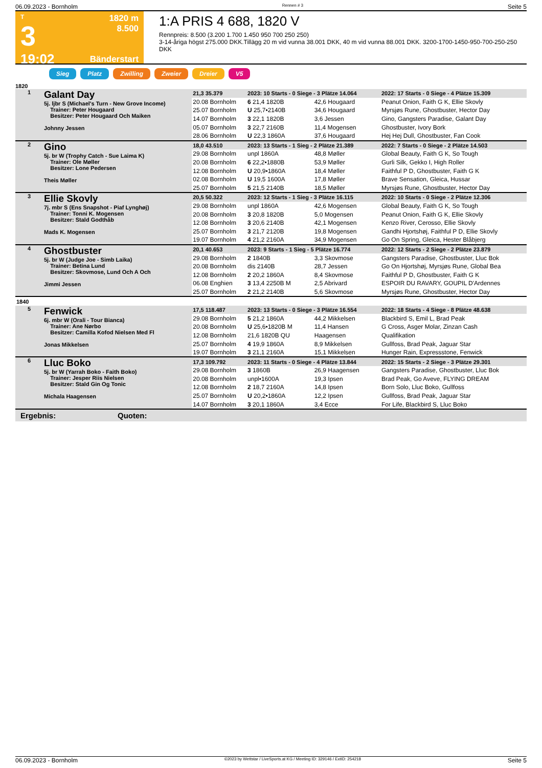06.09.2023 - Bornholm Rennen # 3 Seite 5
T
3
19:02
1820 m
8.500
Bänderstart
1:A PRIS 4 688, 1820 V
Rennpreis: 8.500 (3.200 1.700 1.450 950 700 250 250)
3-14-åriga högst 275.000 DKK.Tillägg 20 m vid vunna 38.001 DKK, 40 m vid vunna 88.001 DKK. 3200-1700-1450-950-700-250-250 DKK
Sieg Platz Zwilling Zweier Dreier V5
1820
| 1 | Galant Day 5j. ljbr S (Michael's Turn - New Grove Income) Trainer: Peter Hougaard Besitzer: Peter Hougaard Och Maiken Johnny Jessen | 21,3 35.379 | 2023: 10 Starts - 0 Siege - 3 Plätze 14.064 | | 2022: 17 Starts - 0 Siege - 4 Plätze 15.309 |
| | | 20.08 Bornholm | 6 21,4 1820B | 42,6 Hougaard | Peanut Onion, Faith G K, Ellie Skovly |
| | | 25.07 Bornholm | U 25,7•2140B | 34,6 Hougaard | Myrsjøs Rune, Ghostbuster, Hector Day |
| | | 14.07 Bornholm | 3 22,1 1820B | 3,6 Jessen | Gino, Gangsters Paradise, Galant Day |
| | | 05.07 Bornholm | 3 22,7 2160B | 11,4 Mogensen | Ghostbuster, Ivory Bork |
| | | 28.06 Bornholm | U 22,3 1860A | 37,6 Hougaard | Hej Hej Dull, Ghostbuster, Fan Cook |
| 2 | Gino 5j. br W (Trophy Catch - Sue Laima K) Trainer: Ole Møller Besitzer: Lone Pedersen Theis Møller | 18,0 43.510 | 2023: 13 Starts - 1 Sieg - 2 Plätze 21.389 | | 2022: 7 Starts - 0 Siege - 2 Plätze 14.503 |
| | | 29.08 Bornholm | unpl 1860A | 48,8 Møller | Global Beauty, Faith G K, So Tough |
| | | 20.08 Bornholm | 6 22,2•1880B | 53,9 Møller | Gurli Silk, Gekko I, High Roller |
| | | 12.08 Bornholm | U 20,9•1860A | 18,4 Møller | Faithful P D, Ghostbuster, Faith G K |
| | | 02.08 Bornholm | U 19,5 1600A | 17,8 Møller | Brave Sensation, Gleica, Hussar |
| | | 25.07 Bornholm | 5 21,5 2140B | 18,5 Møller | Myrsjøs Rune, Ghostbuster, Hector Day |
| 3 | Ellie Skovly 7j. mbr S (Ens Snapshot - Piaf Lynghøj) Trainer: Tonni K. Mogensen Besitzer: Stald Godthåb Mads K. Mogensen | 20,5 50.322 | 2023: 12 Starts - 1 Sieg - 3 Plätze 16.115 | | 2022: 10 Starts - 0 Siege - 2 Plätze 12.306 |
| | | 29.08 Bornholm | unpl 1860A | 42,6 Mogensen | Global Beauty, Faith G K, So Tough |
| | | 20.08 Bornholm | 3 20,8 1820B | 5,0 Mogensen | Peanut Onion, Faith G K, Ellie Skovly |
| | | 12.08 Bornholm | 3 20,6 2140B | 42,1 Mogensen | Kenzo River, Cerosso, Ellie Skovly |
| | | 25.07 Bornholm | 3 21,7 2120B | 19,8 Mogensen | Gandhi Hjortshøj, Faithful P D, Ellie Skovly |
| | | 19.07 Bornholm | 4 21,2 2160A | 34,9 Mogensen | Go On Spring, Gleica, Hester Blåbjerg |
| 4 | Ghostbuster 5j. br W (Judge Joe - Simb Laika) Trainer: Betina Lund Besitzer: Skovmose, Lund Och A Och Jimmi Jessen | 20,1 40.653 | 2023: 9 Starts - 1 Sieg - 5 Plätze 16.774 | | 2022: 12 Starts - 2 Siege - 2 Plätze 23.879 |
| | | 29.08 Bornholm | 2 1840B | 3,3 Skovmose | Gangsters Paradise, Ghostbuster, Lluc Bok |
| | | 20.08 Bornholm | dis 2140B | 28,7 Jessen | Go On Hjortshøj, Myrsjøs Rune, Global Bea |
| | | 12.08 Bornholm | 2 20,2 1860A | 8,4 Skovmose | Faithful P D, Ghostbuster, Faith G K |
| | | 06.08 Enghien | 3 13,4 2250B M | 2,5 Abrivard | ESPOIR DU RAVARY, GOUPIL D'Ardennes |
| | | 25.07 Bornholm | 2 21,2 2140B | 5,6 Skovmose | Myrsjøs Rune, Ghostbuster, Hector Day |
| 1840 | | | | | |
| 5 | Fenwick 6j. mbr W (Orali - Tour Bianca) Trainer: Ane Nørbo Besitzer: Camilla Kofod Nielsen Med Fl Jonas Mikkelsen | 17,5 118.487 | 2023: 13 Starts - 0 Siege - 3 Plätze 16.554 | | 2022: 18 Starts - 4 Siege - 8 Plätze 48.638 |
| | | 29.08 Bornholm | 5 21,2 1860A | 44,2 Mikkelsen | Blackbird S, Emil L, Brad Peak |
| | | 20.08 Bornholm | U 25,6•1820B M | 11,4 Hansen | G Cross, Asger Molar, Zinzan Cash |
| | | 12.08 Bornholm | 21,6 1820B QU | Haagensen | Qualifikation |
| | | 25.07 Bornholm | 4 19,9 1860A | 8,9 Mikkelsen | Gullfoss, Brad Peak, Jaguar Star |
| | | 19.07 Bornholm | 3 21,1 2160A | 15,1 Mikkelsen | Hunger Rain, Expressstone, Fenwick |
| 6 | Lluc Boko 5j. br W (Yarrah Boko - Faith Boko) Trainer: Jesper Riis Nielsen Besitzer: Stald Gin Og Tonic Michala Haagensen | 17,3 109.792 | 2023: 11 Starts - 0 Siege - 4 Plätze 13.844 | | 2022: 15 Starts - 2 Siege - 3 Plätze 29.301 |
| | | 29.08 Bornholm | 3 1860B | 26,9 Haagensen | Gangsters Paradise, Ghostbuster, Lluc Bok |
| | | 20.08 Bornholm | unpl•1600A | 19,3 Ipsen | Brad Peak, Go Aveve, FLYING DREAM |
| | | 12.08 Bornholm | 2 18,7 2160A | 14,8 Ipsen | Born Solo, Lluc Boko, Gullfoss |
| | | 25.07 Bornholm | U 20,2•1860A | 12,2 Ipsen | Gullfoss, Brad Peak, Jaguar Star |
| | | 14.07 Bornholm | 3 20,1 1860A | 3,4 Ecce | For Life, Blackbird S, Lluc Boko |
Ergebnis: Quoten:
06.09.2023 - Bornholm ©2023 by Wettstar / LiveSports.at KG / Meeting ID: 329146 / ExtID: 254218 Seite 5